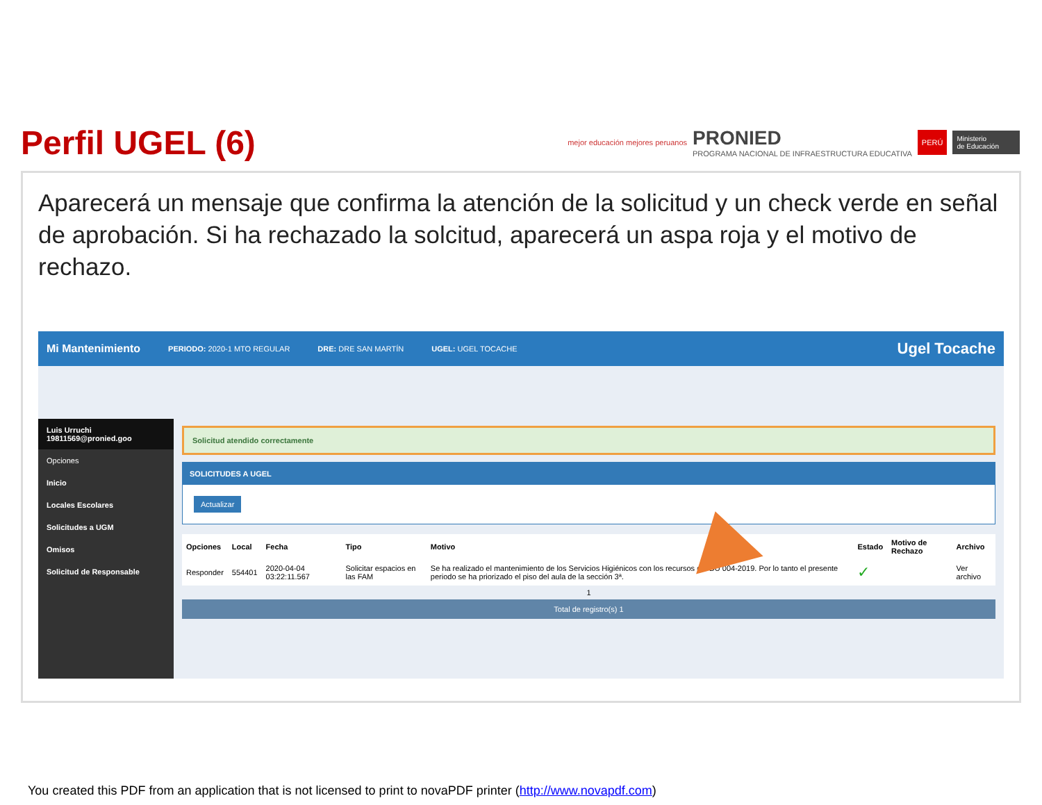Perfil UGEL (6)
mejor educación mejores peruanos PRONIED
PROGRAMA NACIONAL DE INFRAESTRUCTURA EDUCATIVA PERÚ Ministerio
de Educación
Aparecerá un mensaje que confirma la atención de la solicitud y un check verde en señal de aprobación. Si ha rechazado la solcitud, aparecerá un aspa roja y el motivo de rechazo.
Mi Mantenimiento PERIODO: 2020-1 MTO REGULAR DRE: DRE SAN MARTÍN UGEL: UGEL TOCACHE Ugel Tocache
Luis Urruchi
19811569@pronied.goo
Opciones
Inicio
Locales Escolares
Solicitudes a UGM
Omisos
Solicitud de Responsable
Solicitud atendido correctamente
SOLICITUDES A UGEL
Actualizar
| Opciones | Local | Fecha | Tipo | Motivo | Estado | Motivo de Rechazo | Archivo |
| --- | --- | --- | --- | --- | --- | --- | --- |
| Responder | 554401 | 2020-04-04 03:22:11.567 | Solicitar espacios en las FAM | Se ha realizado el mantenimiento de los Servicios Higiénicos con los recursos del DU 004-2019. Por lo tanto el presente periodo se ha priorizado el piso del aula de la sección 3ª. | ✓ | | Ver archivo |
1
Total de registro(s) 1
You created this PDF from an application that is not licensed to print to novaPDF printer (http://www.novapdf.com)